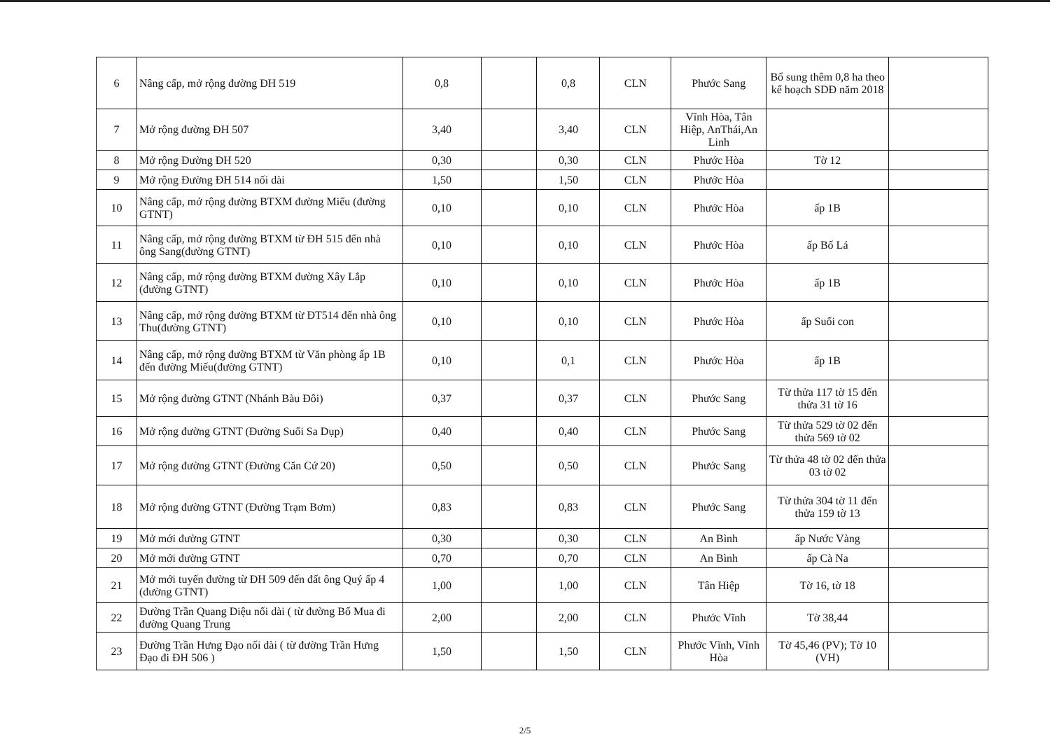| 6 | Nâng cấp, mở rộng đường ĐH 519 | 0,8 | | 0,8 | CLN | Phước Sang | Bổ sung thêm 0,8 ha theo kế hoạch SDĐ năm 2018 | |
| 7 | Mở rộng đường ĐH 507 | 3,40 | | 3,40 | CLN | Vĩnh Hòa, Tân Hiệp, AnThái,An Linh | | |
| 8 | Mở rộng Đường ĐH 520 | 0,30 | | 0,30 | CLN | Phước Hòa | Tờ 12 | |
| 9 | Mở rộng Đường ĐH 514 nối dài | 1,50 | | 1,50 | CLN | Phước Hòa | | |
| 10 | Nâng cấp, mở rộng đường BTXM đường Miếu (đường GTNT) | 0,10 | | 0,10 | CLN | Phước Hòa | ấp 1B | |
| 11 | Nâng cấp, mở rộng đường BTXM từ ĐH 515 đến nhà ông Sang(đường GTNT) | 0,10 | | 0,10 | CLN | Phước Hòa | ấp Bố Lá | |
| 12 | Nâng cấp, mở rộng đường BTXM đường Xây Lắp (đường GTNT) | 0,10 | | 0,10 | CLN | Phước Hòa | ấp 1B | |
| 13 | Nâng cấp, mở rộng đường BTXM từ ĐT514 đến nhà ông Thu(đường GTNT) | 0,10 | | 0,10 | CLN | Phước Hòa | ấp Suối con | |
| 14 | Nâng cấp, mở rộng đường BTXM từ Văn phòng ấp 1B đến đường Miếu(đường GTNT) | 0,10 | | 0,1 | CLN | Phước Hòa | ấp 1B | |
| 15 | Mở rộng đường GTNT (Nhánh Bàu Đôi) | 0,37 | | 0,37 | CLN | Phước Sang | Từ thửa 117 tờ 15 đến thửa 31 tờ 16 | |
| 16 | Mở rộng đường GTNT (Đường Suối Sa Dụp) | 0,40 | | 0,40 | CLN | Phước Sang | Từ thửa 529 tờ 02 đến thửa 569 tờ 02 | |
| 17 | Mở rộng đường GTNT (Đường Căn Cứ 20) | 0,50 | | 0,50 | CLN | Phước Sang | Từ thửa 48 tờ 02 đến thửa 03 tờ 02 | |
| 18 | Mở rộng đường GTNT (Đường Trạm Bơm) | 0,83 | | 0,83 | CLN | Phước Sang | Từ thửa 304 tờ 11 đến thửa 159 tờ 13 | |
| 19 | Mở mới đường GTNT | 0,30 | | 0,30 | CLN | An Bình | ấp Nước Vàng | |
| 20 | Mở mới đường GTNT | 0,70 | | 0,70 | CLN | An Bình | ấp Cà Na | |
| 21 | Mở mới tuyến đường từ ĐH 509 đến đất ông Quý ấp 4 (đường GTNT) | 1,00 | | 1,00 | CLN | Tân Hiệp | Tờ 16, tờ 18 | |
| 22 | Đường Trần Quang Diệu nối dài ( từ đường Bố Mua đi đường Quang Trung | 2,00 | | 2,00 | CLN | Phước Vĩnh | Tờ 38,44 | |
| 23 | Đường Trần Hưng Đạo nối dài ( từ đường Trần Hưng Đạo đi ĐH 506 ) | 1,50 | | 1,50 | CLN | Phước Vĩnh, Vĩnh Hòa | Tờ 45,46 (PV); Tờ 10 (VH) | |
2/5